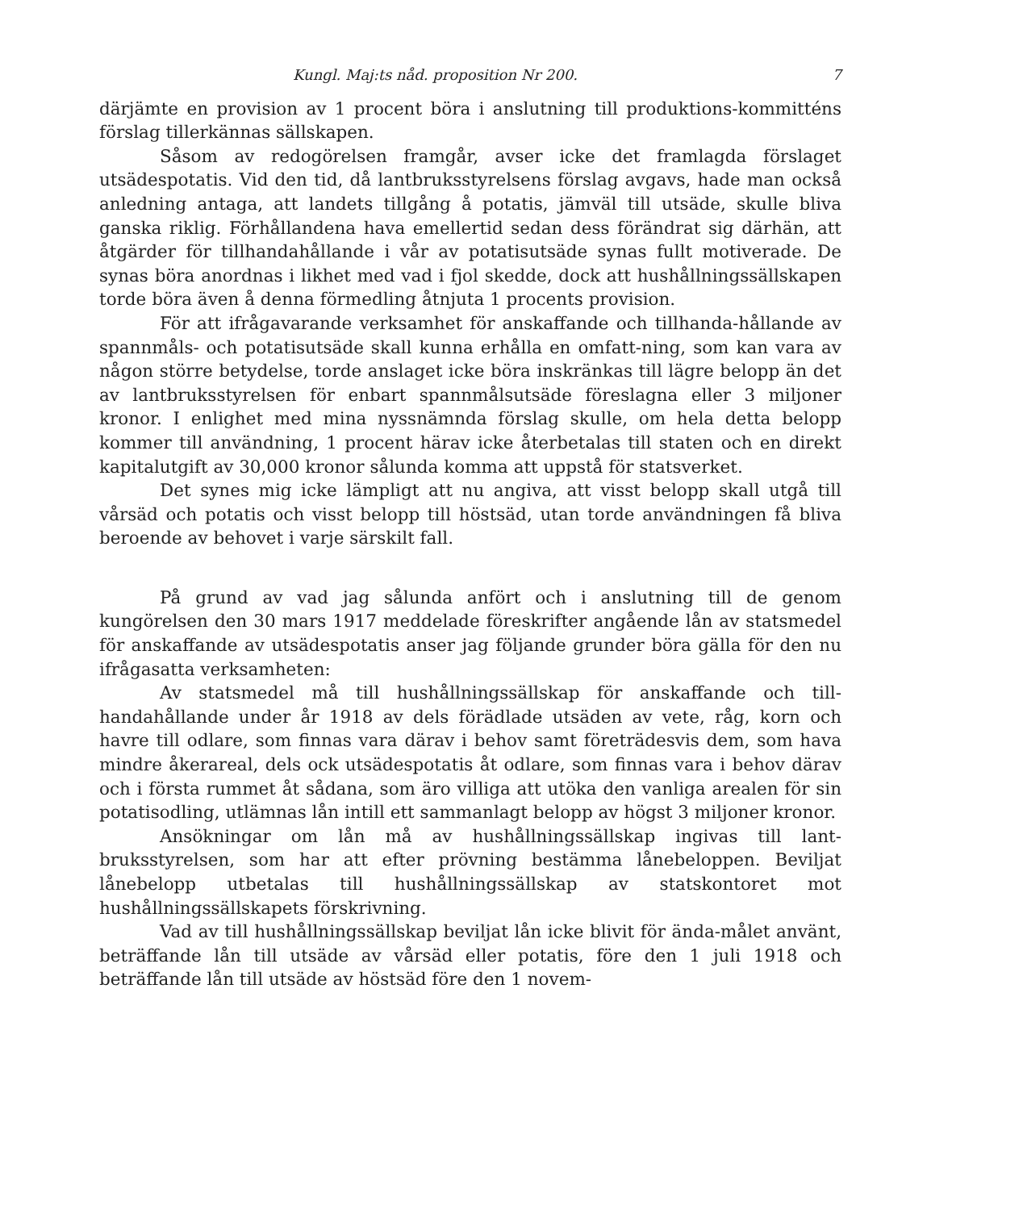Kungl. Maj:ts nåd. proposition Nr 200. 7
därjämte en provision av 1 procent böra i anslutning till produktions-kommitténs förslag tillerkännas sällskapen.
Såsom av redogörelsen framgår, avser icke det framlagda förslaget utsädespotatis. Vid den tid, då lantbruksstyrelsens förslag avgavs, hade man också anledning antaga, att landets tillgång å potatis, jämväl till utsäde, skulle bliva ganska riklig. Förhållandena hava emellertid sedan dess förändrat sig därhän, att åtgärder för tillhandahållande i vår av potatisutsäde synas fullt motiverade. De synas böra anordnas i likhet med vad i fjol skedde, dock att hushållningssällskapen torde böra även å denna förmedling åtnjuta 1 procents provision.
För att ifrågavarande verksamhet för anskaffande och tillhanda-hållande av spannmåls- och potatisutsäde skall kunna erhålla en omfatt-ning, som kan vara av någon större betydelse, torde anslaget icke böra inskränkas till lägre belopp än det av lantbruksstyrelsen för enbart spannmålsutsäde föreslagna eller 3 miljoner kronor. I enlighet med mina nyssnämnda förslag skulle, om hela detta belopp kommer till användning, 1 procent härav icke återbetalas till staten och en direkt kapitalutgift av 30,000 kronor sålunda komma att uppstå för statsverket.
Det synes mig icke lämpligt att nu angiva, att visst belopp skall utgå till vårsäd och potatis och visst belopp till höstsäd, utan torde användningen få bliva beroende av behovet i varje särskilt fall.
På grund av vad jag sålunda anfört och i anslutning till de genom kungörelsen den 30 mars 1917 meddelade föreskrifter angående lån av statsmedel för anskaffande av utsädespotatis anser jag följande grunder böra gälla för den nu ifrågasatta verksamheten:
Av statsmedel må till hushållningssällskap för anskaffande och till-handahållande under år 1918 av dels förädlade utsäden av vete, råg, korn och havre till odlare, som finnas vara därav i behov samt företrädesvis dem, som hava mindre åkerareal, dels ock utsädespotatis åt odlare, som finnas vara i behov därav och i första rummet åt sådana, som äro villiga att utöka den vanliga arealen för sin potatisodling, utlämnas lån intill ett sammanlagt belopp av högst 3 miljoner kronor.
Ansökningar om lån må av hushållningssällskap ingivas till lant-bruksstyrelsen, som har att efter prövning bestämma lånebeloppen. Beviljat lånebelopp utbetalas till hushållningssällskap av statskontoret mot hushållningssällskapets förskrivning.
Vad av till hushållningssällskap beviljat lån icke blivit för ända-målet använt, beträffande lån till utsäde av vårsäd eller potatis, före den 1 juli 1918 och beträffande lån till utsäde av höstsäd före den 1 novem-